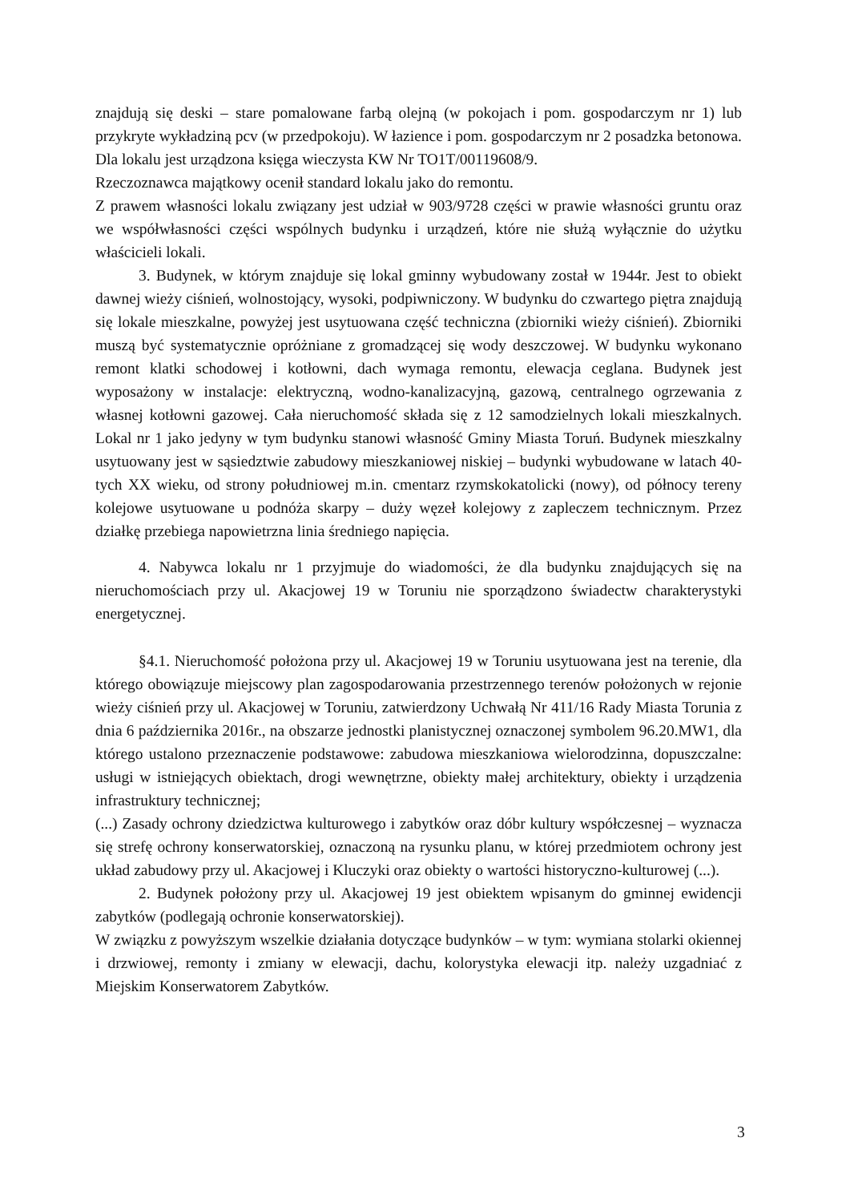znajdują się deski – stare pomalowane farbą olejną (w pokojach i pom. gospodarczym nr 1) lub przykryte wykładziną pcv (w przedpokoju). W łazience i pom. gospodarczym nr 2 posadzka betonowa. Dla lokalu jest urządzona księga wieczysta KW Nr TO1T/00119608/9.
Rzeczoznawca majątkowy ocenił standard lokalu jako do remontu.
Z prawem własności lokalu związany jest udział w 903/9728 części w prawie własności gruntu oraz we współwłasności części wspólnych budynku i urządzeń, które nie służą wyłącznie do użytku właścicieli lokali.
3. Budynek, w którym znajduje się lokal gminny wybudowany został w 1944r. Jest to obiekt dawnej wieży ciśnień, wolnostojący, wysoki, podpiwniczony. W budynku do czwartego piętra znajdują się lokale mieszkalne, powyżej jest usytuowana część techniczna (zbiorniki wieży ciśnień). Zbiorniki muszą być systematycznie opróżniane z gromadzącej się wody deszczowej. W budynku wykonano remont klatki schodowej i kotłowni, dach wymaga remontu, elewacja ceglana. Budynek jest wyposażony w instalacje: elektryczną, wodno-kanalizacyjną, gazową, centralnego ogrzewania z własnej kotłowni gazowej. Cała nieruchomość składa się z 12 samodzielnych lokali mieszkalnych. Lokal nr 1 jako jedyny w tym budynku stanowi własność Gminy Miasta Toruń. Budynek mieszkalny usytuowany jest w sąsiedztwie zabudowy mieszkaniowej niskiej – budynki wybudowane w latach 40-tych XX wieku, od strony południowej m.in. cmentarz rzymskokatolicki (nowy), od północy tereny kolejowe usytuowane u podnóża skarpy – duży węzeł kolejowy z zapleczem technicznym. Przez działkę przebiega napowietrzna linia średniego napięcia.
4. Nabywca lokalu nr 1 przyjmuje do wiadomości, że dla budynku znajdujących się na nieruchomościach przy ul. Akacjowej 19 w Toruniu nie sporządzono świadectw charakterystyki energetycznej.
§4.1. Nieruchomość położona przy ul. Akacjowej 19 w Toruniu usytuowana jest na terenie, dla którego obowiązuje miejscowy plan zagospodarowania przestrzennego terenów położonych w rejonie wieży ciśnień przy ul. Akacjowej w Toruniu, zatwierdzony Uchwałą Nr 411/16 Rady Miasta Torunia z dnia 6 października 2016r., na obszarze jednostki planistycznej oznaczonej symbolem 96.20.MW1, dla którego ustalono przeznaczenie podstawowe: zabudowa mieszkaniowa wielorodzinna, dopuszczalne: usługi w istniejących obiektach, drogi wewnętrzne, obiekty małej architektury, obiekty i urządzenia infrastruktury technicznej;
(...) Zasady ochrony dziedzictwa kulturowego i zabytków oraz dóbr kultury współczesnej – wyznacza się strefę ochrony konserwatorskiej, oznaczoną na rysunku planu, w której przedmiotem ochrony jest układ zabudowy przy ul. Akacjowej i Kluczyki oraz obiekty o wartości historyczno-kulturowej (...).
2. Budynek położony przy ul. Akacjowej 19 jest obiektem wpisanym do gminnej ewidencji zabytków (podlegają ochronie konserwatorskiej).
W związku z powyższym wszelkie działania dotyczące budynków – w tym: wymiana stolarki okiennej i drzwiowej, remonty i zmiany w elewacji, dachu, kolorystyka elewacji itp. należy uzgadniać z Miejskim Konserwatorem Zabytków.
3